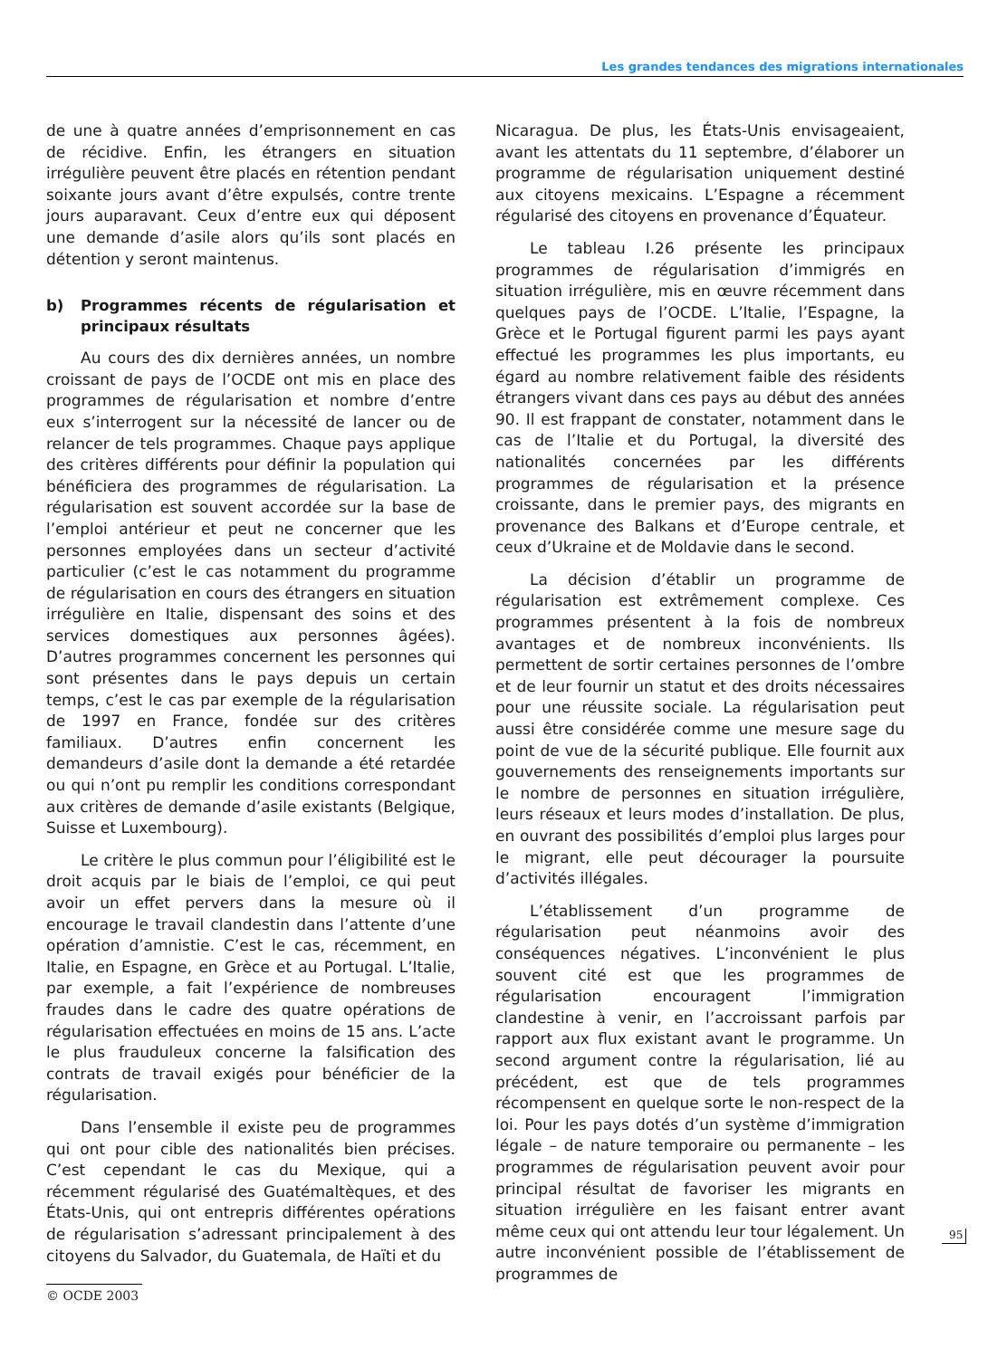Les grandes tendances des migrations internationales
de une à quatre années d’emprisonnement en cas de récidive. Enfin, les étrangers en situation irrégulière peuvent être placés en rétention pendant soixante jours avant d’être expulsés, contre trente jours auparavant. Ceux d’entre eux qui déposent une demande d’asile alors qu’ils sont placés en détention y seront maintenus.
b) Programmes récents de régularisation et principaux résultats
Au cours des dix dernières années, un nombre croissant de pays de l’OCDE ont mis en place des programmes de régularisation et nombre d’entre eux s’interrogent sur la nécessité de lancer ou de relancer de tels programmes. Chaque pays applique des critères différents pour définir la population qui bénéficiera des programmes de régularisation. La régularisation est souvent accordée sur la base de l’emploi antérieur et peut ne concerner que les personnes employées dans un secteur d’activité particulier (c’est le cas notamment du programme de régularisation en cours des étrangers en situation irrégulière en Italie, dispensant des soins et des services domestiques aux personnes âgées). D’autres programmes concernent les personnes qui sont présentes dans le pays depuis un certain temps, c’est le cas par exemple de la régularisation de 1997 en France, fondée sur des critères familiaux. D’autres enfin concernent les demandeurs d’asile dont la demande a été retardée ou qui n’ont pu remplir les conditions correspondant aux critères de demande d’asile existants (Belgique, Suisse et Luxembourg).
Le critère le plus commun pour l’éligibilité est le droit acquis par le biais de l’emploi, ce qui peut avoir un effet pervers dans la mesure où il encourage le travail clandestin dans l’attente d’une opération d’amnistie. C’est le cas, récemment, en Italie, en Espagne, en Grèce et au Portugal. L’Italie, par exemple, a fait l’expérience de nombreuses fraudes dans le cadre des quatre opérations de régularisation effectuées en moins de 15 ans. L’acte le plus frauduleux concerne la falsification des contrats de travail exigés pour bénéficier de la régularisation.
Dans l’ensemble il existe peu de programmes qui ont pour cible des nationalités bien précises. C’est cependant le cas du Mexique, qui a récemment régularisé des Guatémaltèques, et des États-Unis, qui ont entrepris différentes opérations de régularisation s’adressant principalement à des citoyens du Salvador, du Guatemala, de Haïti et du
Nicaragua. De plus, les États-Unis envisageaient, avant les attentats du 11 septembre, d’élaborer un programme de régularisation uniquement destiné aux citoyens mexicains. L’Espagne a récemment régularisé des citoyens en provenance d’Équateur.
Le tableau I.26 présente les principaux programmes de régularisation d’immigrés en situation irrégulière, mis en œuvre récemment dans quelques pays de l’OCDE. L’Italie, l’Espagne, la Grèce et le Portugal figurent parmi les pays ayant effectué les programmes les plus importants, eu égard au nombre relativement faible des résidents étrangers vivant dans ces pays au début des années 90. Il est frappant de constater, notamment dans le cas de l’Italie et du Portugal, la diversité des nationalités concernées par les différents programmes de régularisation et la présence croissante, dans le premier pays, des migrants en provenance des Balkans et d’Europe centrale, et ceux d’Ukraine et de Moldavie dans le second.
La décision d’établir un programme de régularisation est extrêmement complexe. Ces programmes présentent à la fois de nombreux avantages et de nombreux inconvénients. Ils permettent de sortir certaines personnes de l’ombre et de leur fournir un statut et des droits nécessaires pour une réussite sociale. La régularisation peut aussi être considérée comme une mesure sage du point de vue de la sécurité publique. Elle fournit aux gouvernements des renseignements importants sur le nombre de personnes en situation irrégulière, leurs réseaux et leurs modes d’installation. De plus, en ouvrant des possibilités d’emploi plus larges pour le migrant, elle peut décourager la poursuite d’activités illégales.
L’établissement d’un programme de régularisation peut néanmoins avoir des conséquences négatives. L’inconvénient le plus souvent cité est que les programmes de régularisation encouragent l’immigration clandestine à venir, en l’accroissant parfois par rapport aux flux existant avant le programme. Un second argument contre la régularisation, lié au précédent, est que de tels programmes récompensent en quelque sorte le non-respect de la loi. Pour les pays dotés d’un système d’immigration légale – de nature temporaire ou permanente – les programmes de régularisation peuvent avoir pour principal résultat de favoriser les migrants en situation irrégulière en les faisant entrer avant même ceux qui ont attendu leur tour légalement. Un autre inconvénient possible de l’établissement de programmes de
95
© OCDE 2003